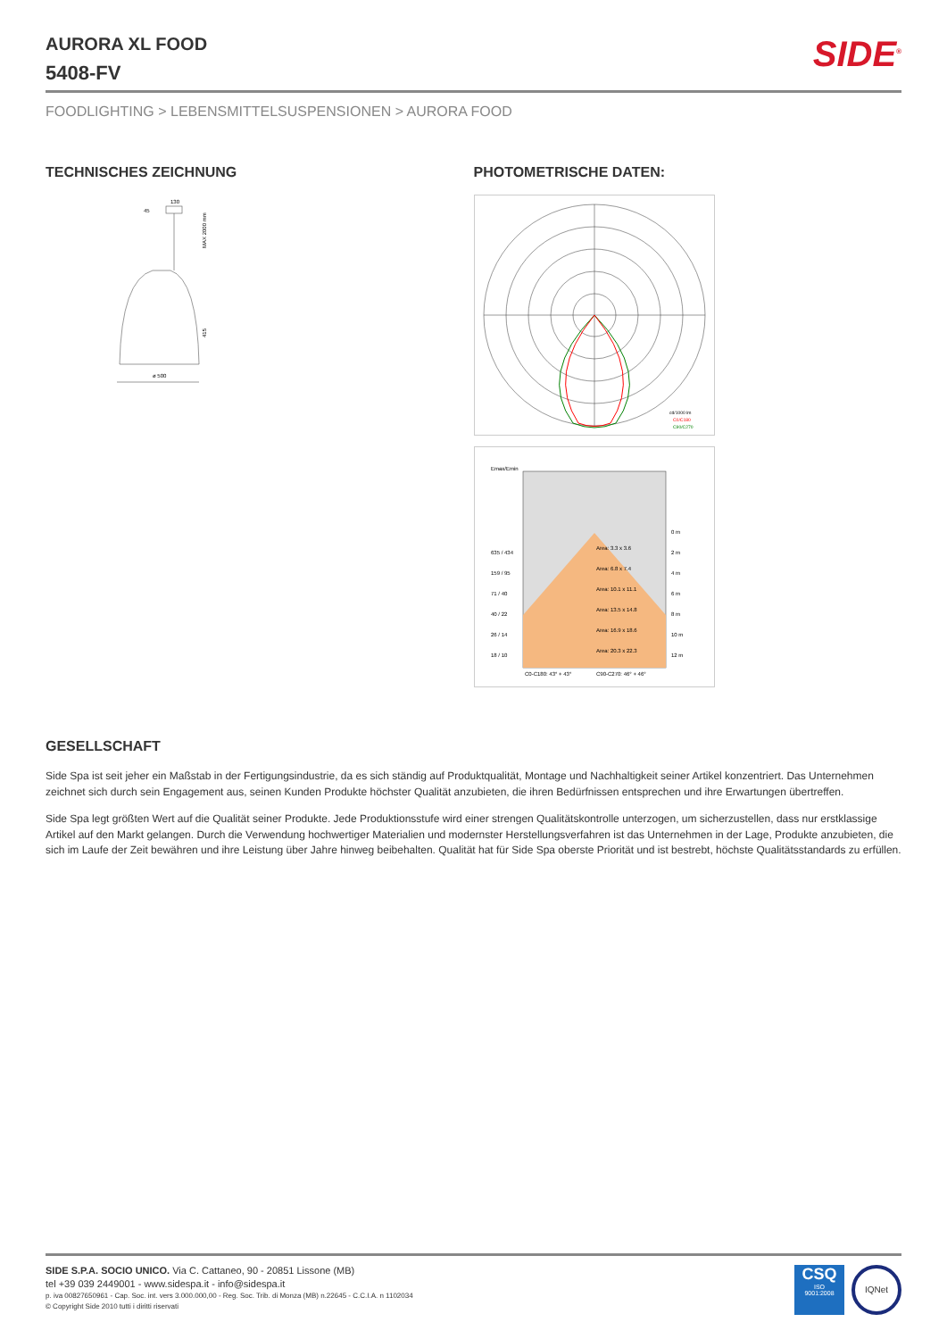AURORA XL FOOD
5408-FV
SIDE<sup>®</sup>
FOODLIGHTING > LEBENSMITTELSUSPENSIONEN > AURORA FOOD
TECHNISCHES ZEICHNUNG
130
45
ø 500
MAX 2000 mm
415
PHOTOMETRISCHE DATEN:
cd/1000 lm
C0/C180
C90/C270
Emax/Emin
Area: 3.3 x 3.6
Area: 6.8 x 7.4
Area: 10.1 x 11.1
Area: 13.5 x 14.8
Area: 16.9 x 18.6
Area: 20.3 x 22.3
635 / 434
159 / 95
71 / 40
40 / 22
26 / 14
18 / 10
0 m
2 m
4 m
6 m
8 m
10 m
12 m
C0-C180: 43° + 43°
C90-C270: 46° + 46°
GESELLSCHAFT
Side Spa ist seit jeher ein Maßstab in der Fertigungsindustrie, da es sich ständig auf Produktqualität, Montage und Nachhaltigkeit seiner Artikel konzentriert. Das Unternehmen zeichnet sich durch sein Engagement aus, seinen Kunden Produkte höchster Qualität anzubieten, die ihren Bedürfnissen entsprechen und ihre Erwartungen übertreffen.
Side Spa legt größten Wert auf die Qualität seiner Produkte. Jede Produktionsstufe wird einer strengen Qualitätskontrolle unterzogen, um sicherzustellen, dass nur erstklassige Artikel auf den Markt gelangen. Durch die Verwendung hochwertiger Materialien und modernster Herstellungsverfahren ist das Unternehmen in der Lage, Produkte anzubieten, die sich im Laufe der Zeit bewähren und ihre Leistung über Jahre hinweg beibehalten. Qualität hat für Side Spa oberste Priorität und ist bestrebt, höchste Qualitätsstandards zu erfüllen.
SIDE S.P.A. SOCIO UNICO. Via C. Cattaneo, 90 - 20851 Lissone (MB)
tel +39 039 2449001 - www.sidespa.it - info@sidespa.it
p. iva 00827650961 - Cap. Soc. int. vers 3.000.000,00 - Reg. Soc. Trib. di Monza (MB) n.22645 - C.C.I.A. n 1102034
© Copyright Side 2010 tutti i diritti riservati
CSQ
ISO
9001:2008
IQNet